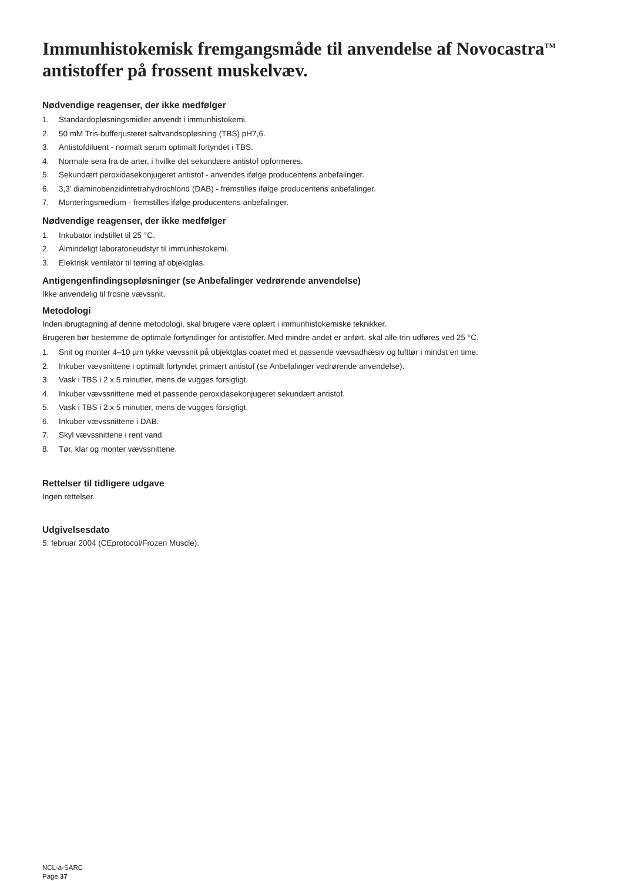Immunhistokemisk fremgangsmåde til anvendelse af Novocastra<sup>TM</sup> antistoffer på frossent muskelvæv.
Nødvendige reagenser, der ikke medfølger
1. Standardopløsningsmidler anvendt i immunhistokemi.
2. 50 mM Tris-bufferjusteret saltvandsopløsning (TBS) pH7,6.
3. Antistofdiluent - normalt serum optimalt fortyndet i TBS.
4. Normale sera fra de arter, i hvilke det sekundære antistof opformeres.
5. Sekundært peroxidasekonjugeret antistof - anvendes ifølge producentens anbefalinger.
6. 3,3’ diaminobenzidintetrahydrochlorid (DAB) - fremstilles ifølge producentens anbefalinger.
7. Monteringsmedium - fremstilles ifølge producentens anbefalinger.
Nødvendige reagenser, der ikke medfølger
1. Inkubator indstillet til 25 °C.
2. Almindeligt laboratorieudstyr til immunhistokemi.
3. Elektrisk ventilator til tørring af objektglas.
Antigengenfindingsopløsninger (se Anbefalinger vedrørende anvendelse)
Ikke anvendelig til frosne vævssnit.
Metodologi
Inden ibrugtagning af denne metodologi, skal brugere være oplært i immunhistokemiske teknikker.
Brugeren bør bestemme de optimale fortyndinger for antistoffer. Med mindre andet er anført, skal alle trin udføres ved 25 °C.
1. Snit og monter 4–10 µm tykke vævssnit på objektglas coatet med et passende vævsadhæsiv og lufttør i mindst en time.
2. Inkuber vævsnittene i optimalt fortyndet primært antistof (se Anbefalinger vedrørende anvendelse).
3. Vask i TBS i 2 x 5 minutter, mens de vugges forsigtigt.
4. Inkuber vævssnittene med et passende peroxidasekonjugeret sekundært antistof.
5. Vask i TBS i 2 x 5 minutter, mens de vugges forsigtigt.
6. Inkuber vævssnittene i DAB.
7. Skyl vævssnittene i rent vand.
8. Tør, klar og monter vævssnittene.
Rettelser til tidligere udgave
Ingen rettelser.
Udgivelsesdato
5. februar 2004 (CEprotocol/Frozen Muscle).
NCL-a-SARC
Page 37